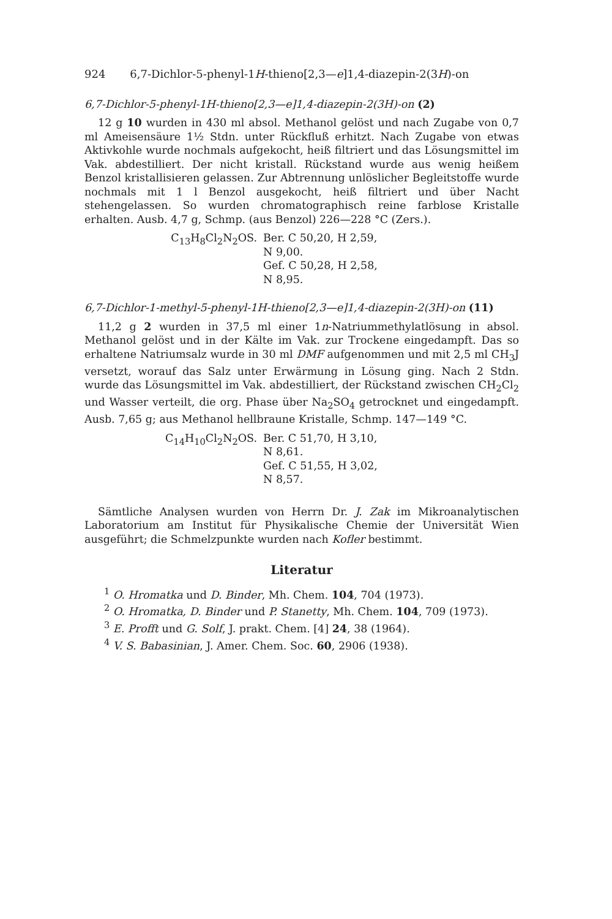924 6,7-Dichlor-5-phenyl-1H-thieno[2,3—e]1,4-diazepin-2(3H)-on
6,7-Dichlor-5-phenyl-1H-thieno[2,3—e]1,4-diazepin-2(3H)-on (2)
12 g 10 wurden in 430 ml absol. Methanol gelöst und nach Zugabe von 0,7 ml Ameisensäure 1½ Stdn. unter Rückfluß erhitzt. Nach Zugabe von etwas Aktivkohle wurde nochmals aufgekocht, heiß filtriert und das Lösungsmittel im Vak. abdestilliert. Der nicht kristall. Rückstand wurde aus wenig heißem Benzol kristallisieren gelassen. Zur Abtrennung unlöslicher Begleitstoffe wurde nochmals mit 1 l Benzol ausgekocht, heiß filtriert und über Nacht stehengelassen. So wurden chromatographisch reine farblose Kristalle erhalten. Ausb. 4,7 g, Schmp. (aus Benzol) 226—228 °C (Zers.).
C<sub>13</sub>H<sub>8</sub>Cl<sub>2</sub>N<sub>2</sub>OS.
Ber. C 50,20, H 2,59, N 9,00.
Gef. C 50,28, H 2,58, N 8,95.
6,7-Dichlor-1-methyl-5-phenyl-1H-thieno[2,3—e]1,4-diazepin-2(3H)-on (11)
11,2 g 2 wurden in 37,5 ml einer 1n-Natriummethylatlösung in absol. Methanol gelöst und in der Kälte im Vak. zur Trockene eingedampft. Das so erhaltene Natriumsalz wurde in 30 ml DMF aufgenommen und mit 2,5 ml CH<sub>3</sub>J versetzt, worauf das Salz unter Erwärmung in Lösung ging. Nach 2 Stdn. wurde das Lösungsmittel im Vak. abdestilliert, der Rückstand zwischen CH<sub>2</sub>Cl<sub>2</sub> und Wasser verteilt, die org. Phase über Na<sub>2</sub>SO<sub>4</sub> getrocknet und eingedampft. Ausb. 7,65 g; aus Methanol hellbraune Kristalle, Schmp. 147—149 °C.
C<sub>14</sub>H<sub>10</sub>Cl<sub>2</sub>N<sub>2</sub>OS.
Ber. C 51,70, H 3,10, N 8,61.
Gef. C 51,55, H 3,02, N 8,57.
Sämtliche Analysen wurden von Herrn Dr. J. Zak im Mikroanalytischen Laboratorium am Institut für Physikalische Chemie der Universität Wien ausgeführt; die Schmelzpunkte wurden nach Kofler bestimmt.
Literatur
<sup>1</sup> O. Hromatka und D. Binder, Mh. Chem. 104, 704 (1973).
<sup>2</sup> O. Hromatka, D. Binder und P. Stanetty, Mh. Chem. 104, 709 (1973).
<sup>3</sup> E. Profft und G. Solf, J. prakt. Chem. [4] 24, 38 (1964).
<sup>4</sup> V. S. Babasinian, J. Amer. Chem. Soc. 60, 2906 (1938).